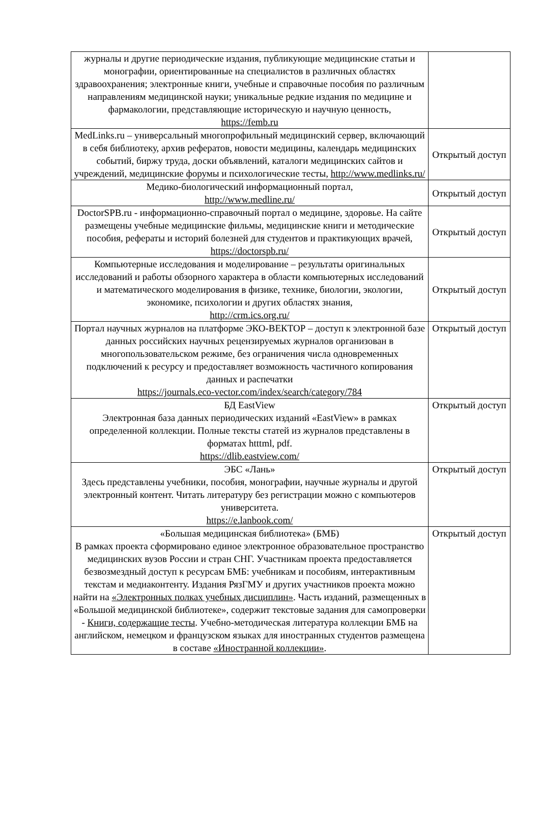| журналы и другие периодические издания, публикующие медицинские статьи и монографии, ориентированные на специалистов в различных областях здравоохранения; электронные книги, учебные и справочные пособия по различным направлениям медицинской науки; уникальные редкие издания по медицине и фармакологии, представляющие историческую и научную ценность, https://femb.ru | |
| MedLinks.ru – универсальный многопрофильный медицинский сервер, включающий в себя библиотеку, архив рефератов, новости медицины, календарь медицинских событий, биржу труда, доски объявлений, каталоги медицинских сайтов и учреждений, медицинские форумы и психологические тесты, http://www.medlinks.ru/ | Открытый доступ |
| Медико-биологический информационный портал, http://www.medline.ru/ | Открытый доступ |
| DoctorSPB.ru - информационно-справочный портал о медицине, здоровье. На сайте размещены учебные медицинские фильмы, медицинские книги и методические пособия, рефераты и историй болезней для студентов и практикующих врачей, https://doctorspb.ru/ | Открытый доступ |
| Компьютерные исследования и моделирование – результаты оригинальных исследований и работы обзорного характера в области компьютерных исследований и математического моделирования в физике, технике, биологии, экологии, экономике, психологии и других областях знания, http://crm.ics.org.ru/ | Открытый доступ |
| Портал научных журналов на платформе ЭКО-ВЕКТОР – доступ к электронной базе данных российских научных рецензируемых журналов организован в многопользовательском режиме, без ограничения числа одновременных подключений к ресурсу и предоставляет возможность частичного копирования данных и распечатки https://journals.eco-vector.com/index/search/category/784 | Открытый доступ |
| БД EastView Электронная база данных периодических изданий «EastView» в рамках определенной коллекции. Полные тексты статей из журналов представлены в форматах htttml, pdf. https://dlib.eastview.com/ | Открытый доступ |
| ЭБС «Лань» Здесь представлены учебники, пособия, монографии, научные журналы и другой электронный контент. Читать литературу без регистрации можно с компьютеров университета. https://e.lanbook.com/ | Открытый доступ |
| «Большая медицинская библиотека» (БМБ) В рамках проекта сформировано единое электронное образовательное пространство медицинских вузов России и стран СНГ. Участникам проекта предоставляется безвозмездный доступ к ресурсам БМБ: учебникам и пособиям, интерактивным текстам и медиаконтенту. Издания РязГМУ и других участников проекта можно найти на «Электронных полках учебных дисциплин» . Часть изданий, размещенных в «Большой медицинской библиотеке», содержит текстовые задания для самопроверки - Книги, содержащие тесты . Учебно-методическая литература коллекции БМБ на английском, немецком и французском языках для иностранных студентов размещена в составе «Иностранной коллекции» . | Открытый доступ |